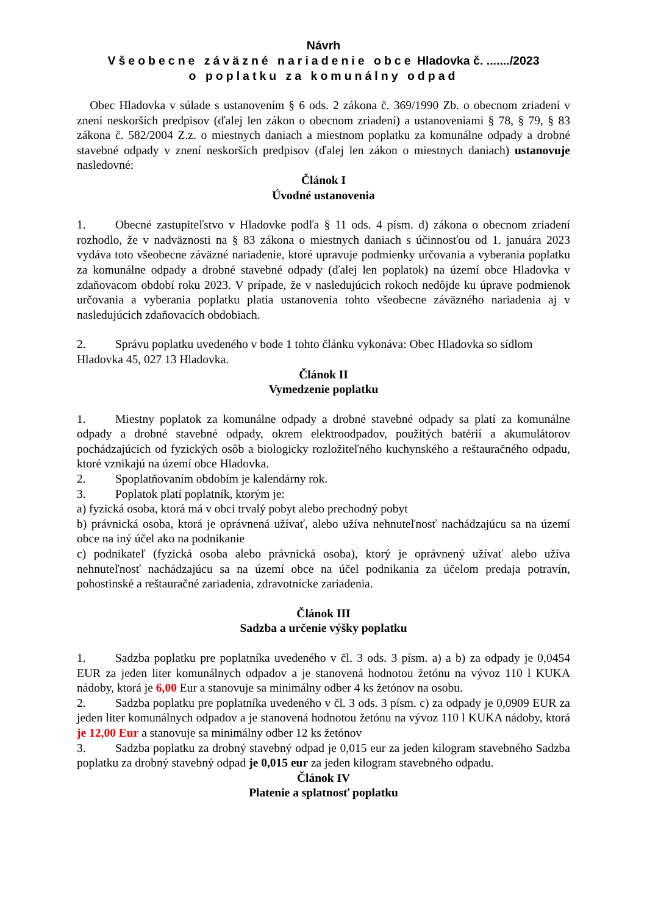Návrh
Všeobecne záväzné nariadenie obce Hladovka č. ......./2023
o poplatku za komunálny odpad
Obec Hladovka v súlade s ustanovením § 6 ods. 2 zákona č. 369/1990 Zb. o obecnom zriadení v znení neskorších predpisov (ďalej len zákon o obecnom zriadení) a ustanoveniami § 78, § 79, § 83 zákona č. 582/2004 Z.z. o miestnych daniach a miestnom poplatku za komunálne odpady a drobné stavebné odpady v znení neskorších predpisov (ďalej len zákon o miestnych daniach) ustanovuje nasledovné:
Článok I
Úvodné ustanovenia
1. Obecné zastupiteľstvo v Hladovke podľa § 11 ods. 4 písm. d) zákona o obecnom zriadení rozhodlo, že v nadväznosti na § 83 zákona o miestnych daniach s účinnosťou od 1. januára 2023 vydáva toto všeobecne záväzné nariadenie, ktoré upravuje podmienky určovania a vyberania poplatku za komunálne odpady a drobné stavebné odpady (ďalej len poplatok) na území obce Hladovka v zdaňovacom období roku 2023. V prípade, že v nasledujúcich rokoch nedôjde ku úprave podmienok určovania a vyberania poplatku platia ustanovenia tohto všeobecne záväzného nariadenia aj v nasledujúcich zdaňovacích obdobiach.
2. Správu poplatku uvedeného v bode 1 tohto článku vykonáva: Obec Hladovka so sídlom Hladovka 45, 027 13 Hladovka.
Článok II
Vymedzenie poplatku
1. Miestny poplatok za komunálne odpady a drobné stavebné odpady sa platí za komunálne odpady a drobné stavebné odpady, okrem elektroodpadov, použitých batérií a akumulátorov pochádzajúcich od fyzických osôb a biologicky rozložiteľného kuchynského a reštauračného odpadu, ktoré vznikajú na území obce Hladovka.
2. Spoplatňovaním obdobím je kalendárny rok.
3. Poplatok platí poplatník, ktorým je:
a) fyzická osoba, ktorá má v obci trvalý pobyt alebo prechodný pobyt
b) právnická osoba, ktorá je oprávnená užívať, alebo užíva nehnuteľnosť nachádzajúcu sa na území obce na iný účel ako na podnikanie
c) podnikateľ (fyzická osoba alebo právnická osoba), ktorý je oprávnený užívať alebo užíva nehnuteľnosť nachádzajúcu sa na území obce na účel podnikania za účelom predaja potravín, pohostinské a reštauračné zariadenia, zdravotnícke zariadenia.
Článok III
Sadzba a určenie výšky poplatku
1. Sadzba poplatku pre poplatníka uvedeného v čl. 3 ods. 3 písm. a) a b) za odpady je 0,0454 EUR za jeden liter komunálnych odpadov a je stanovená hodnotou žetónu na vývoz 110 l KUKA nádoby, ktorá je 6,00 Eur a stanovuje sa minimálny odber 4 ks žetónov na osobu.
2. Sadzba poplatku pre poplatníka uvedeného v čl. 3 ods. 3 písm. c) za odpady je 0,0909 EUR za jeden liter komunálnych odpadov a je stanovená hodnotou žetónu na vývoz 110 l KUKA nádoby, ktorá je 12,00 Eur a stanovuje sa minimálny odber 12 ks žetónov
3. Sadzba poplatku za drobný stavebný odpad je 0,015 eur za jeden kilogram stavebného Sadzba poplatku za drobný stavebný odpad je 0,015 eur za jeden kilogram stavebného odpadu.
Článok IV
Platenie a splatnosť poplatku